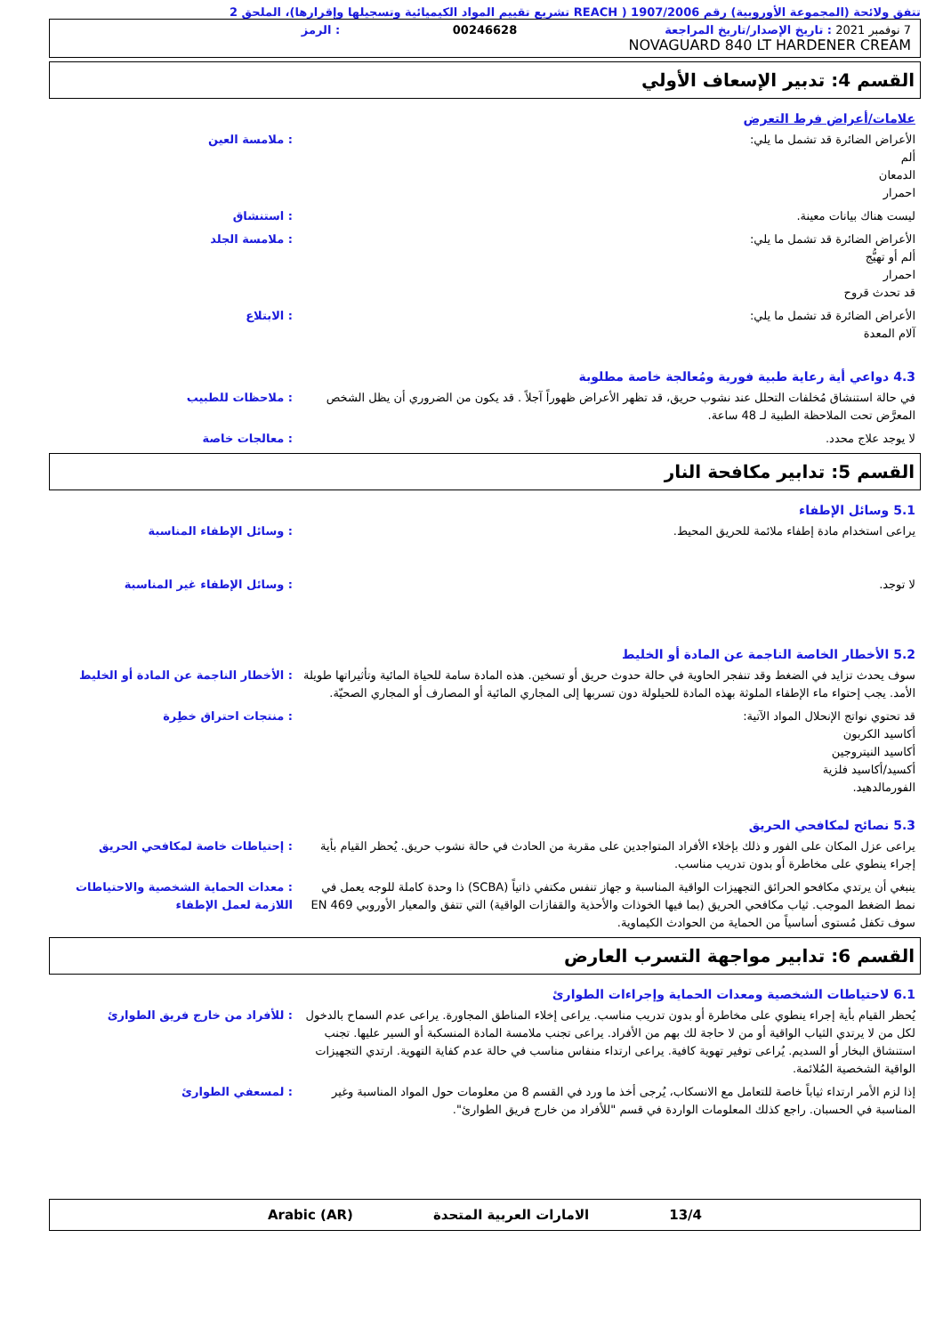تتفق ولائحة (المجموعة الأوروبية) رقم 1907/2006 ( REACH تشريع تقييم المواد الكيميائية وتسجيلها وإقرارها)، الملحق 2
7 نوفمبر 2021 : تاريخ الإصدار/تاريخ المراجعة
00246628
: الرمز
NOVAGUARD 840 LT HARDENER CREAM
القسم 4: تدبير الإسعاف الأولي
علامات/أعراض فرط التعرض
الأعراض الضائرة قد تشمل ما يلي:
ألم
الدمعان
احمرار
: ملامسة العين
ليست هناك بيانات معينة. : استنشاق
الأعراض الضائرة قد تشمل ما يلي:
ألم أو تهيُّج
احمرار
قد تحدث قروح
: ملامسة الجلد
الأعراض الضائرة قد تشمل ما يلي:
آلام المعدة
: الابتلاع
4.3 دواعي أية رعاية طبية فورية ومُعالجة خاصة مطلوبة
في حالة استنشاق مُخلفات التحلل عند نشوب حريق، قد تظهر الأعراض ظهوراً آجلاً . قد يكون من الضروري أن يظل الشخص المعرَّض تحت الملاحظة الطبية لـ 48 ساعة.
: ملاحظات للطبيب
لا يوجد علاج محدد. : معالجات خاصة
القسم 5: تدابير مكافحة النار
5.1 وسائل الإطفاء
يراعى استخدام مادة إطفاء ملائمة للحريق المحيط. : وسائل الإطفاء المناسبة
لا توجد. : وسائل الإطفاء غير المناسبة
5.2 الأخطار الخاصة الناجمة عن المادة أو الخليط
سوف يحدث تزايد في الضغط وقد تنفجر الحاوية في حالة حدوث حريق أو تسخين. هذه المادة سامة للحياة المائية وتأثيراتها طويلة الأمد. يجب إحتواء ماء الإطفاء الملوثة بهذه المادة للحيلولة دون تسربها إلى المجاري المائية أو المصارف أو المجاري الصحيّة.
: الأخطار الناجمة عن المادة أو الخليط
قد تحتوي نواتج الإنحلال المواد الآتية:
أكاسيد الكربون
أكاسيد النيتروجين
أكسيد/أكاسيد فلزية
الفورمالدهيد.
: منتجات احتراق خطِرة
5.3 نصائح لمكافحي الحريق
يراعى عزل المكان على الفور و ذلك بإخلاء الأفراد المتواجدين على مقربة من الحادث في حالة نشوب حريق. يُحظر القيام بأية إجراء ينطوي على مخاطرة أو بدون تدريب مناسب.
: إحتياطات خاصة لمكافحي الحريق
ينبغي أن يرتدي مكافحو الحرائق التجهيزات الواقية المناسبة و جهاز تنفس مكتفي ذاتياً (SCBA) ذا وحدة كاملة للوجه يعمل في نمط الضغط الموجب. ثياب مكافحي الحريق (بما فيها الخوذات والأحذية والقفازات الواقية) التي تتفق والمعيار الأوروبي EN 469 سوف تكفل مُستوى أساسياً من الحماية من الحوادث الكيماوية.
: معدات الحماية الشخصية والاحتياطات اللازمة لعمل الإطفاء
القسم 6: تدابير مواجهة التسرب العارض
6.1 لاحتياطات الشخصية ومعدات الحماية وإجراءات الطوارئ
يُحظر القيام بأية إجراء ينطوي على مخاطرة أو بدون تدريب مناسب. يراعى إخلاء المناطق المجاورة. يراعى عدم السماح بالدخول لكل من لا يرتدي الثياب الواقية أو من لا حاجة لك بهم من الأفراد. يراعى تجنب ملامسة المادة المنسكبة أو السير عليها. تجنب استنشاق البخار أو السديم. يُراعى توفير تهوية كافية. يراعى ارتداء منفاس مناسب في حالة عدم كفاية التهوية. ارتدي التجهيزات الواقية الشخصية المُلائمة.
: للأفراد من خارج فريق الطوارئ
إذا لزم الأمر ارتداء ثياباً خاصة للتعامل مع الانسكاب، يُرجى أخذ ما ورد في القسم 8 من معلومات حول المواد المناسبة وغير المناسبة في الحسبان. راجع كذلك المعلومات الواردة في قسم "للأفراد من خارج فريق الطوارئ".
: لمسعفي الطوارئ
13/4 الامارات العربية المتحدة Arabic (AR)